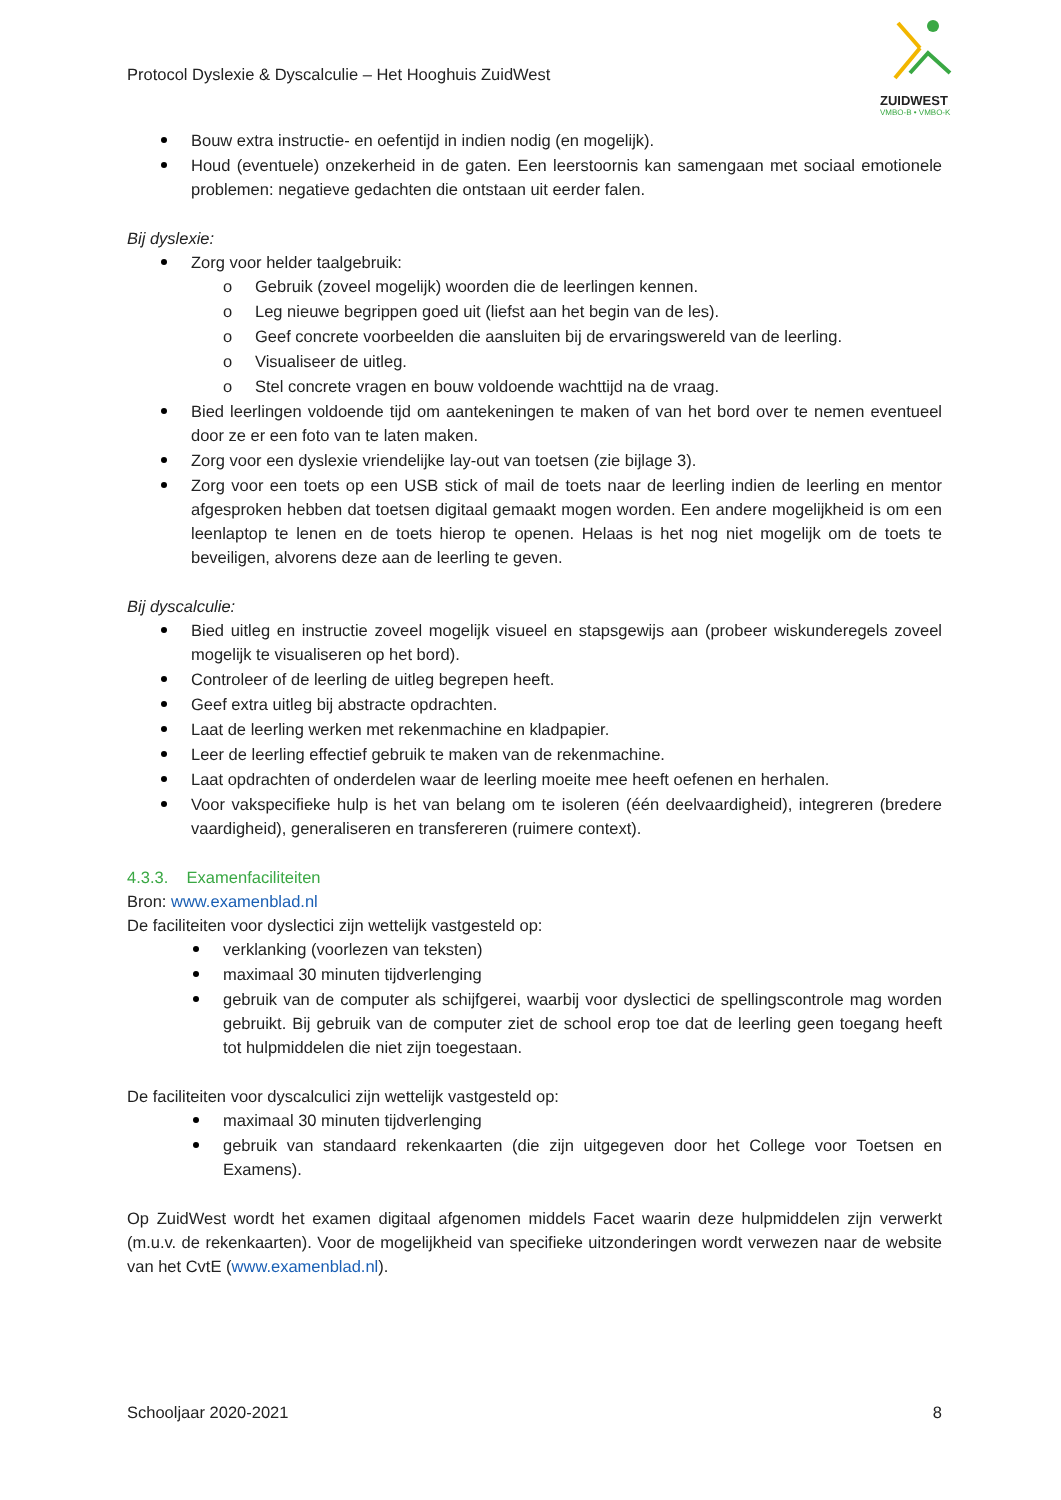Protocol Dyslexie & Dyscalculie – Het Hooghuis ZuidWest
ZUIDWEST
VMBO-B • VMBO-K
Bouw extra instructie- en oefentijd in indien nodig (en mogelijk).
Houd (eventuele) onzekerheid in de gaten. Een leerstoornis kan samengaan met sociaal emotionele problemen: negatieve gedachten die ontstaan uit eerder falen.
Bij dyslexie:
Zorg voor helder taalgebruik:
o Gebruik (zoveel mogelijk) woorden die de leerlingen kennen.
o Leg nieuwe begrippen goed uit (liefst aan het begin van de les).
o Geef concrete voorbeelden die aansluiten bij de ervaringswereld van de leerling.
o Visualiseer de uitleg.
o Stel concrete vragen en bouw voldoende wachttijd na de vraag.
Bied leerlingen voldoende tijd om aantekeningen te maken of van het bord over te nemen eventueel door ze er een foto van te laten maken.
Zorg voor een dyslexie vriendelijke lay-out van toetsen (zie bijlage 3).
Zorg voor een toets op een USB stick of mail de toets naar de leerling indien de leerling en mentor afgesproken hebben dat toetsen digitaal gemaakt mogen worden. Een andere mogelijkheid is om een leenlaptop te lenen en de toets hierop te openen. Helaas is het nog niet mogelijk om de toets te beveiligen, alvorens deze aan de leerling te geven.
Bij dyscalculie:
Bied uitleg en instructie zoveel mogelijk visueel en stapsgewijs aan (probeer wiskunderegels zoveel mogelijk te visualiseren op het bord).
Controleer of de leerling de uitleg begrepen heeft.
Geef extra uitleg bij abstracte opdrachten.
Laat de leerling werken met rekenmachine en kladpapier.
Leer de leerling effectief gebruik te maken van de rekenmachine.
Laat opdrachten of onderdelen waar de leerling moeite mee heeft oefenen en herhalen.
Voor vakspecifieke hulp is het van belang om te isoleren (één deelvaardigheid), integreren (bredere vaardigheid), generaliseren en transfereren (ruimere context).
4.3.3. Examenfaciliteiten
Bron: www.examenblad.nl
De faciliteiten voor dyslectici zijn wettelijk vastgesteld op:
verklanking (voorlezen van teksten)
maximaal 30 minuten tijdverlenging
gebruik van de computer als schijfgerei, waarbij voor dyslectici de spellingscontrole mag worden gebruikt. Bij gebruik van de computer ziet de school erop toe dat de leerling geen toegang heeft tot hulpmiddelen die niet zijn toegestaan.
De faciliteiten voor dyscalculici zijn wettelijk vastgesteld op:
maximaal 30 minuten tijdverlenging
gebruik van standaard rekenkaarten (die zijn uitgegeven door het College voor Toetsen en Examens).
Op ZuidWest wordt het examen digitaal afgenomen middels Facet waarin deze hulpmiddelen zijn verwerkt (m.u.v. de rekenkaarten). Voor de mogelijkheid van specifieke uitzonderingen wordt verwezen naar de website van het CvtE (www.examenblad.nl).
Schooljaar 2020-2021 8